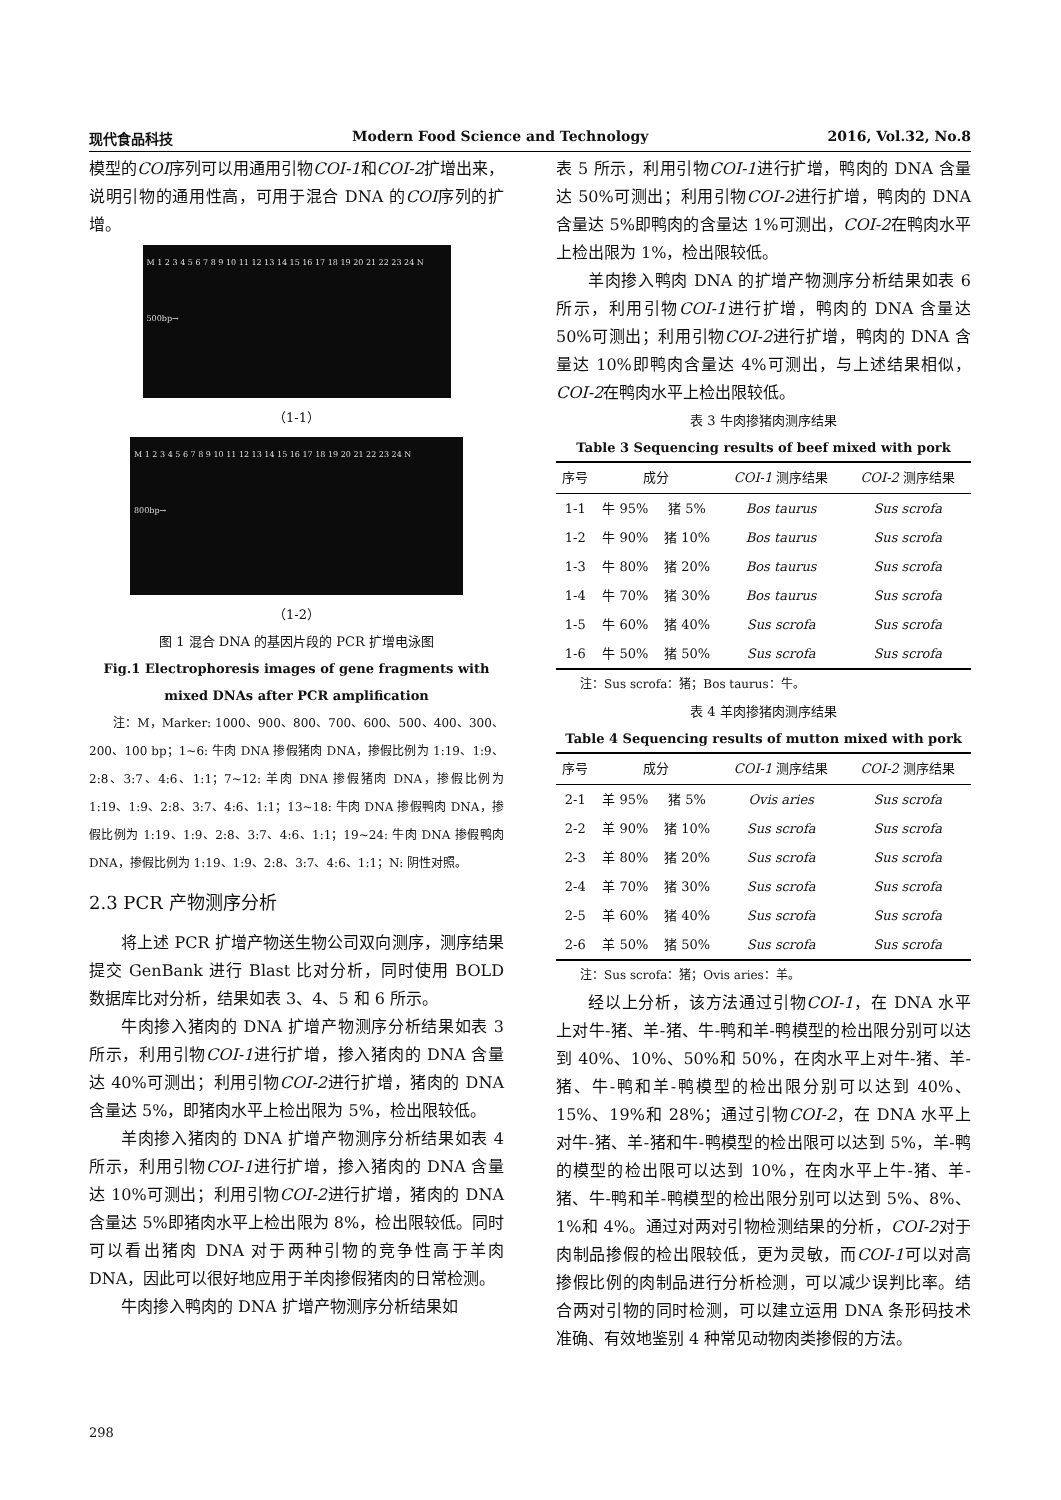现代食品科技 Modern Food Science and Technology 2016, Vol.32, No.8
模型的COI序列可以用通用引物COI-1和COI-2扩增出来，说明引物的通用性高，可用于混合 DNA 的COI序列的扩增。
M 1 2 3 4 5 6 7 8 9 10 11 12 13 14 15 16 17 18 19 20 21 22 23 24 N
500bp→
（1-1）
M 1 2 3 4 5 6 7 8 9 10 11 12 13 14 15 16 17 18 19 20 21 22 23 24 N
800bp→
（1-2）
图 1 混合 DNA 的基因片段的 PCR 扩增电泳图
Fig.1 Electrophoresis images of gene fragments with mixed DNAs after PCR amplification
注：M，Marker: 1000、900、800、700、600、500、400、300、200、100 bp；1~6: 牛肉 DNA 掺假猪肉 DNA，掺假比例为 1:19、1:9、2:8、3:7、4:6、1:1；7~12: 羊肉 DNA 掺假猪肉 DNA，掺假比例为 1:19、1:9、2:8、3:7、4:6、1:1；13~18: 牛肉 DNA 掺假鸭肉 DNA，掺假比例为 1:19、1:9、2:8、3:7、4:6、1:1；19~24: 牛肉 DNA 掺假鸭肉 DNA，掺假比例为 1:19、1:9、2:8、3:7、4:6、1:1；N: 阴性对照。
2.3 PCR 产物测序分析
将上述 PCR 扩增产物送生物公司双向测序，测序结果提交 GenBank 进行 Blast 比对分析，同时使用 BOLD 数据库比对分析，结果如表 3、4、5 和 6 所示。
牛肉掺入猪肉的 DNA 扩增产物测序分析结果如表 3 所示，利用引物COI-1进行扩增，掺入猪肉的 DNA 含量达 40%可测出；利用引物COI-2进行扩增，猪肉的 DNA 含量达 5%，即猪肉水平上检出限为 5%，检出限较低。
羊肉掺入猪肉的 DNA 扩增产物测序分析结果如表 4 所示，利用引物COI-1进行扩增，掺入猪肉的 DNA 含量达 10%可测出；利用引物COI-2进行扩增，猪肉的 DNA 含量达 5%即猪肉水平上检出限为 8%，检出限较低。同时可以看出猪肉 DNA 对于两种引物的竞争性高于羊肉 DNA，因此可以很好地应用于羊肉掺假猪肉的日常检测。
牛肉掺入鸭肉的 DNA 扩增产物测序分析结果如
表 5 所示，利用引物COI-1进行扩增，鸭肉的 DNA 含量达 50%可测出；利用引物COI-2进行扩增，鸭肉的 DNA 含量达 5%即鸭肉的含量达 1%可测出，COI-2在鸭肉水平上检出限为 1%，检出限较低。
羊肉掺入鸭肉 DNA 的扩增产物测序分析结果如表 6 所示，利用引物COI-1进行扩增，鸭肉的 DNA 含量达 50%可测出；利用引物COI-2进行扩增，鸭肉的 DNA 含量达 10%即鸭肉含量达 4%可测出，与上述结果相似，COI-2在鸭肉水平上检出限较低。
表 3 牛肉掺猪肉测序结果
Table 3 Sequencing results of beef mixed with pork
| 序号 | 成分 | | COI-1 测序结果 | COI-2 测序结果 |
| --- | --- | --- | --- | --- |
| 1-1 | 牛 95% | 猪 5% | Bos taurus | Sus scrofa |
| 1-2 | 牛 90% | 猪 10% | Bos taurus | Sus scrofa |
| 1-3 | 牛 80% | 猪 20% | Bos taurus | Sus scrofa |
| 1-4 | 牛 70% | 猪 30% | Bos taurus | Sus scrofa |
| 1-5 | 牛 60% | 猪 40% | Sus scrofa | Sus scrofa |
| 1-6 | 牛 50% | 猪 50% | Sus scrofa | Sus scrofa |
注：Sus scrofa：猪；Bos taurus：牛。
表 4 羊肉掺猪肉测序结果
Table 4 Sequencing results of mutton mixed with pork
| 序号 | 成分 | | COI-1 测序结果 | COI-2 测序结果 |
| --- | --- | --- | --- | --- |
| 2-1 | 羊 95% | 猪 5% | Ovis aries | Sus scrofa |
| 2-2 | 羊 90% | 猪 10% | Sus scrofa | Sus scrofa |
| 2-3 | 羊 80% | 猪 20% | Sus scrofa | Sus scrofa |
| 2-4 | 羊 70% | 猪 30% | Sus scrofa | Sus scrofa |
| 2-5 | 羊 60% | 猪 40% | Sus scrofa | Sus scrofa |
| 2-6 | 羊 50% | 猪 50% | Sus scrofa | Sus scrofa |
注：Sus scrofa：猪；Ovis aries：羊。
经以上分析，该方法通过引物COI-1，在 DNA 水平上对牛-猪、羊-猪、牛-鸭和羊-鸭模型的检出限分别可以达到 40%、10%、50%和 50%，在肉水平上对牛-猪、羊-猪、牛-鸭和羊-鸭模型的检出限分别可以达到 40%、15%、19%和 28%；通过引物COI-2，在 DNA 水平上对牛-猪、羊-猪和牛-鸭模型的检出限可以达到 5%，羊-鸭的模型的检出限可以达到 10%，在肉水平上牛-猪、羊-猪、牛-鸭和羊-鸭模型的检出限分别可以达到 5%、8%、1%和 4%。通过对两对引物检测结果的分析，COI-2对于肉制品掺假的检出限较低，更为灵敏，而COI-1可以对高掺假比例的肉制品进行分析检测，可以减少误判比率。结合两对引物的同时检测，可以建立运用 DNA 条形码技术准确、有效地鉴别 4 种常见动物肉类掺假的方法。
298